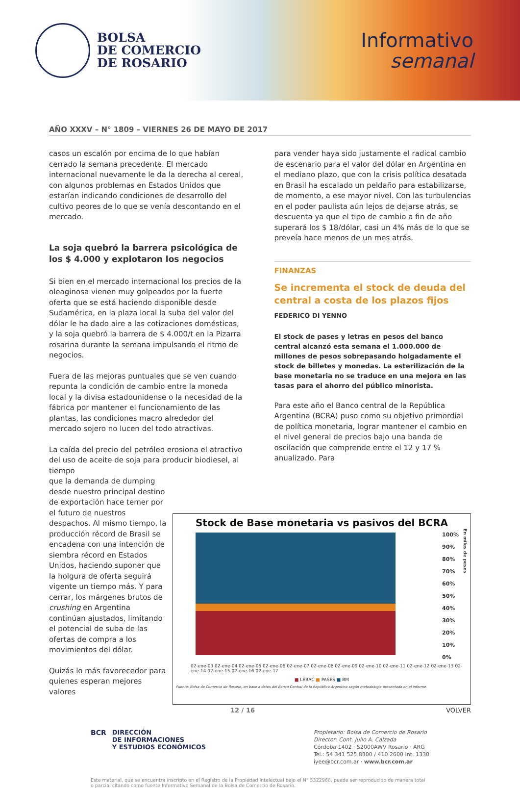BOLSA
DE COMERCIO
DE ROSARIO
Informativo
semanal
AÑO XXXV – N° 1809 – VIERNES 26 DE MAYO DE 2017
casos un escalón por encima de lo que habían cerrado la semana precedente. El mercado internacional nuevamente le da la derecha al cereal, con algunos problemas en Estados Unidos que estarían indicando condiciones de desarrollo del cultivo peores de lo que se venía descontando en el mercado.
La soja quebró la barrera psicológica de los $ 4.000 y explotaron los negocios
Si bien en el mercado internacional los precios de la oleaginosa vienen muy golpeados por la fuerte oferta que se está haciendo disponible desde Sudamérica, en la plaza local la suba del valor del dólar le ha dado aire a las cotizaciones domésticas, y la soja quebró la barrera de $ 4.000/t en la Pizarra rosarina durante la semana impulsando el ritmo de negocios.
Fuera de las mejoras puntuales que se ven cuando repunta la condición de cambio entre la moneda local y la divisa estadounidense o la necesidad de la fábrica por mantener el funcionamiento de las plantas, las condiciones macro alrededor del mercado sojero no lucen del todo atractivas.
La caída del precio del petróleo erosiona el atractivo del uso de aceite de soja para producir biodiesel, al tiempo
que la demanda de dumping desde nuestro principal destino de exportación hace temer por el futuro de nuestros despachos. Al mismo tiempo, la producción récord de Brasil se encadena con una intención de siembra récord en Estados Unidos, haciendo suponer que la holgura de oferta seguirá vigente un tiempo más. Y para cerrar, los márgenes brutos de crushing en Argentina continúan ajustados, limitando el potencial de suba de las ofertas de compra a los movimientos del dólar.
Quizás lo más favorecedor para quienes esperan mejores valores
para vender haya sido justamente el radical cambio de escenario para el valor del dólar en Argentina en el mediano plazo, que con la crisis política desatada en Brasil ha escalado un peldaño para estabilizarse, de momento, a ese mayor nivel. Con las turbulencias en el poder paulista aún lejos de dejarse atrás, se descuenta ya que el tipo de cambio a fin de año superará los $ 18/dólar, casi un 4% más de lo que se preveía hace menos de un mes atrás.
FINANZAS
Se incrementa el stock de deuda del central a costa de los plazos fijos
FEDERICO DI YENNO
El stock de pases y letras en pesos del banco central alcanzó esta semana el 1.000.000 de millones de pesos sobrepasando holgadamente el stock de billetes y monedas. La esterilización de la base monetaria no se traduce en una mejora en las tasas para el ahorro del público minorista.
Para este año el Banco central de la República Argentina (BCRA) puso como su objetivo primordial de política monetaria, lograr mantener el cambio en el nivel general de precios bajo una banda de oscilación que comprende entre el 12 y 17 % anualizado. Para
Stock de Base monetaria vs pasivos del BCRA
100%
90%
80%
70%
60%
50%
40%
30%
20%
10%
0%
En miles de pesos
02-ene-03 02-ene-04 02-ene-05 02-ene-06 02-ene-07 02-ene-08 02-ene-09 02-ene-10 02-ene-11 02-ene-12 02-ene-13 02-ene-14 02-ene-15 02-ene-16 02-ene-17
■ LEBAC ■ PASES ■ BM
Fuente: Bolsa de Comercio de Rosario, en base a datos del Banco Central de la República Argentina según metodología presentada en el informe.
12 / 16 VOLVER
BCR DIRECCIÓN
DE INFORMACIONES
Y ESTUDIOS ECONÓMICOS
Propietario: Bolsa de Comercio de Rosario
Director: Cont. Julio A. Calzada
Córdoba 1402 · S2000AWV Rosario · ARG
Tel.: 54 341 525 8300 / 410 2600 Int. 1330
iyee@bcr.com.ar · www.bcr.com.ar
Este material, que se encuentra inscripto en el Registro de la Propiedad Intelectual bajo el N° 5322966, puede ser reproducido de manera total o parcial citando como fuente Informativo Semanal de la Bolsa de Comercio de Rosario.